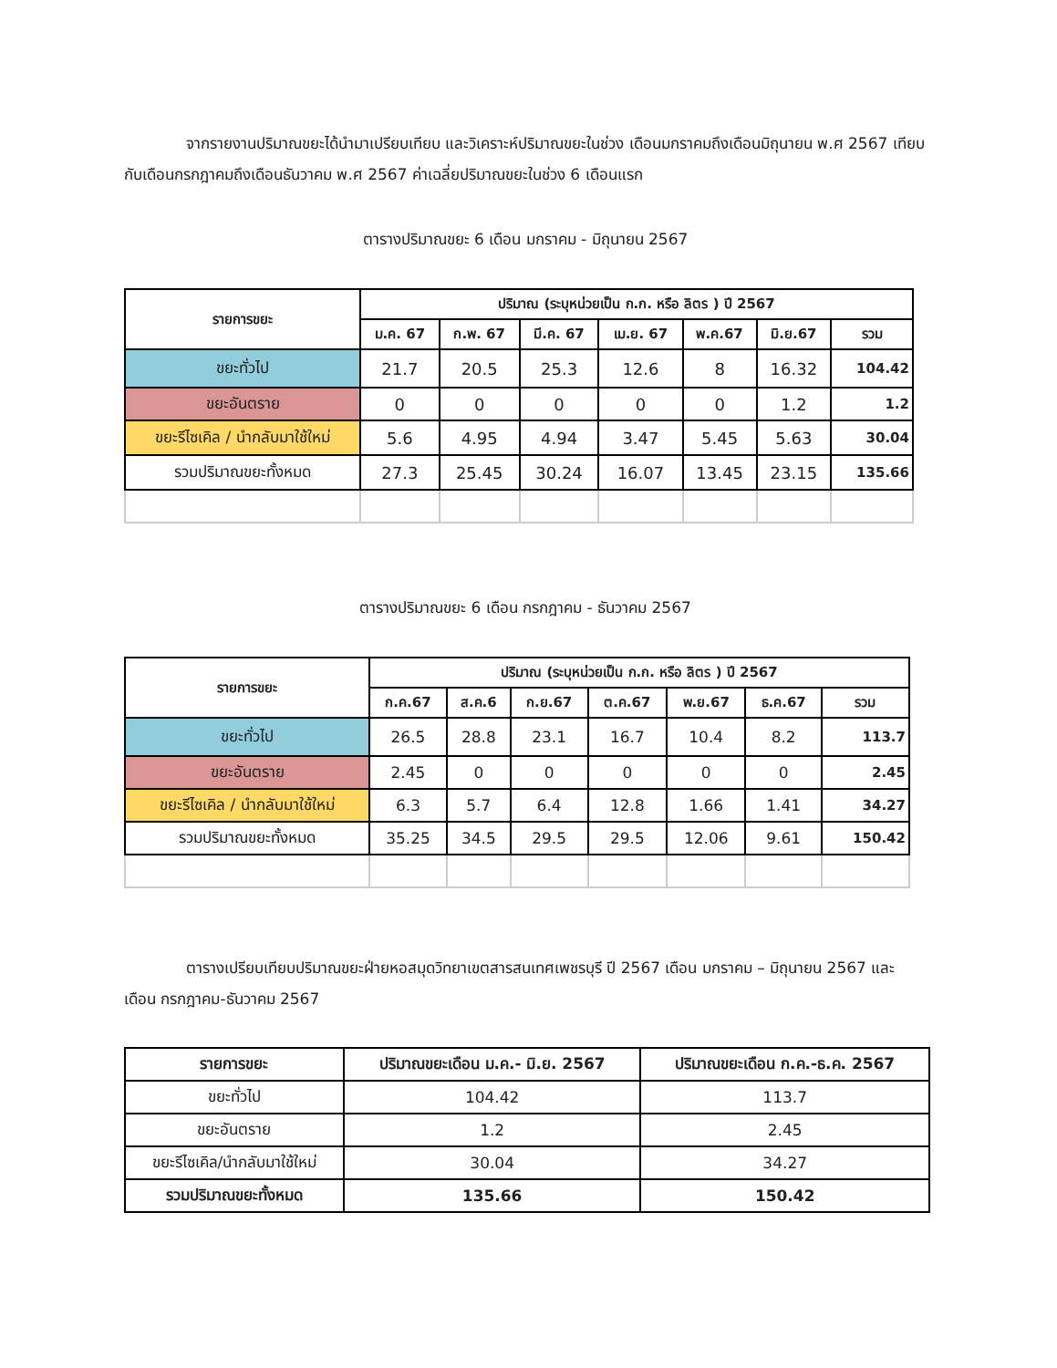จากรายงานปริมาณขยะได้นำมาเปรียบเทียบ และวิเคราะห์ปริมาณขยะในช่วง เดือนมกราคมถึงเดือนมิถุนายน พ.ศ 2567 เทียบกับเดือนกรกฎาคมถึงเดือนธันวาคม พ.ศ 2567 ค่าเฉลี่ยปริมาณขยะในช่วง 6 เดือนแรก
ตารางปริมาณขยะ 6 เดือน มกราคม - มิถุนายน 2567
| รายการขยะ | ปริมาณ (ระบุหน่วยเป็น ก.ก. หรือ ลิตร ) ปี 2567 | | | | | | |
| --- | --- | --- | --- | --- | --- | --- | --- |
| | ม.ค. 67 | ก.พ. 67 | มี.ค. 67 | เม.ย. 67 | พ.ค.67 | มิ.ย.67 | รวม |
| ขยะทั่วไป | 21.7 | 20.5 | 25.3 | 12.6 | 8 | 16.32 | 104.42 |
| ขยะอันตราย | 0 | 0 | 0 | 0 | 0 | 1.2 | 1.2 |
| ขยะรีไซเคิล / นำกลับมาใช้ใหม่ | 5.6 | 4.95 | 4.94 | 3.47 | 5.45 | 5.63 | 30.04 |
| รวมปริมาณขยะทั้งหมด | 27.3 | 25.45 | 30.24 | 16.07 | 13.45 | 23.15 | 135.66 |
ตารางปริมาณขยะ 6 เดือน กรกฎาคม - ธันวาคม 2567
| รายการขยะ | ปริมาณ (ระบุหน่วยเป็น ก.ก. หรือ ลิตร ) ปี 2567 | | | | | | |
| --- | --- | --- | --- | --- | --- | --- | --- |
| | ก.ค.67 | ส.ค.6 | ก.ย.67 | ต.ค.67 | พ.ย.67 | ธ.ค.67 | รวม |
| ขยะทั่วไป | 26.5 | 28.8 | 23.1 | 16.7 | 10.4 | 8.2 | 113.7 |
| ขยะอันตราย | 2.45 | 0 | 0 | 0 | 0 | 0 | 2.45 |
| ขยะรีไซเคิล / นำกลับมาใช้ใหม่ | 6.3 | 5.7 | 6.4 | 12.8 | 1.66 | 1.41 | 34.27 |
| รวมปริมาณขยะทั้งหมด | 35.25 | 34.5 | 29.5 | 29.5 | 12.06 | 9.61 | 150.42 |
ตารางเปรียบเทียบปริมาณขยะฝ่ายหอสมุดวิทยาเขตสารสนเทศเพชรบุรี ปี 2567 เดือน มกราคม – มิถุนายน 2567 และเดือน กรกฎาคม-ธันวาคม 2567
| รายการขยะ | ปริมาณขยะเดือน ม.ค.- มิ.ย. 2567 | ปริมาณขยะเดือน ก.ค.-ธ.ค. 2567 |
| --- | --- | --- |
| ขยะทั่วไป | 104.42 | 113.7 |
| ขยะอันตราย | 1.2 | 2.45 |
| ขยะรีไซเคิล/นำกลับมาใช้ใหม่ | 30.04 | 34.27 |
| รวมปริมาณขยะทั้งหมด | 135.66 | 150.42 |